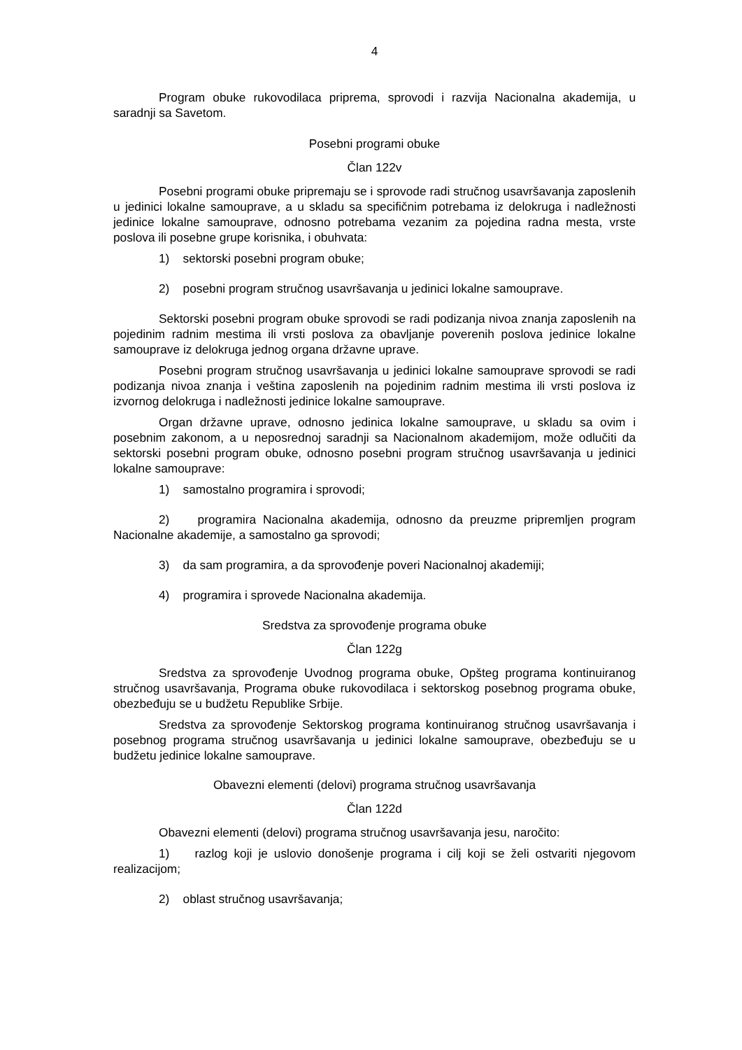4
Program obuke rukovodilaca priprema, sprovodi i razvija Nacionalna akademija, u saradnji sa Savetom.
Posebni programi obuke
Član 122v
Posebni programi obuke pripremaju se i sprovode radi stručnog usavršavanja zaposlenih u jedinici lokalne samouprave, a u skladu sa specifičnim potrebama iz delokruga i nadležnosti jedinice lokalne samouprave, odnosno potrebama vezanim za pojedina radna mesta, vrste poslova ili posebne grupe korisnika, i obuhvata:
1) sektorski posebni program obuke;
2) posebni program stručnog usavršavanja u jedinici lokalne samouprave.
Sektorski posebni program obuke sprovodi se radi podizanja nivoa znanja zaposlenih na pojedinim radnim mestima ili vrsti poslova za obavljanje poverenih poslova jedinice lokalne samouprave iz delokruga jednog organa državne uprave.
Posebni program stručnog usavršavanja u jedinici lokalne samouprave sprovodi se radi podizanja nivoa znanja i veština zaposlenih na pojedinim radnim mestima ili vrsti poslova iz izvornog delokruga i nadležnosti jedinice lokalne samouprave.
Organ državne uprave, odnosno jedinica lokalne samouprave, u skladu sa ovim i posebnim zakonom, a u neposrednoj saradnji sa Nacionalnom akademijom, može odlučiti da sektorski posebni program obuke, odnosno posebni program stručnog usavršavanja u jedinici lokalne samouprave:
1) samostalno programira i sprovodi;
2) programira Nacionalna akademija, odnosno da preuzme pripremljen program Nacionalne akademije, a samostalno ga sprovodi;
3) da sam programira, a da sprovođenje poveri Nacionalnoj akademiji;
4) programira i sprovede Nacionalna akademija.
Sredstva za sprovođenje programa obuke
Član 122g
Sredstva za sprovođenje Uvodnog programa obuke, Opšteg programa kontinuiranog stručnog usavršavanja, Programa obuke rukovodilaca i sektorskog posebnog programa obuke, obezbeđuju se u budžetu Republike Srbije.
Sredstva za sprovođenje Sektorskog programa kontinuiranog stručnog usavršavanja i posebnog programa stručnog usavršavanja u jedinici lokalne samouprave, obezbeđuju se u budžetu jedinice lokalne samouprave.
Obavezni elementi (delovi) programa stručnog usavršavanja
Član 122d
Obavezni elementi (delovi) programa stručnog usavršavanja jesu, naročito:
1) razlog koji je uslovio donošenje programa i cilj koji se želi ostvariti njegovom realizacijom;
2) oblast stručnog usavršavanja;